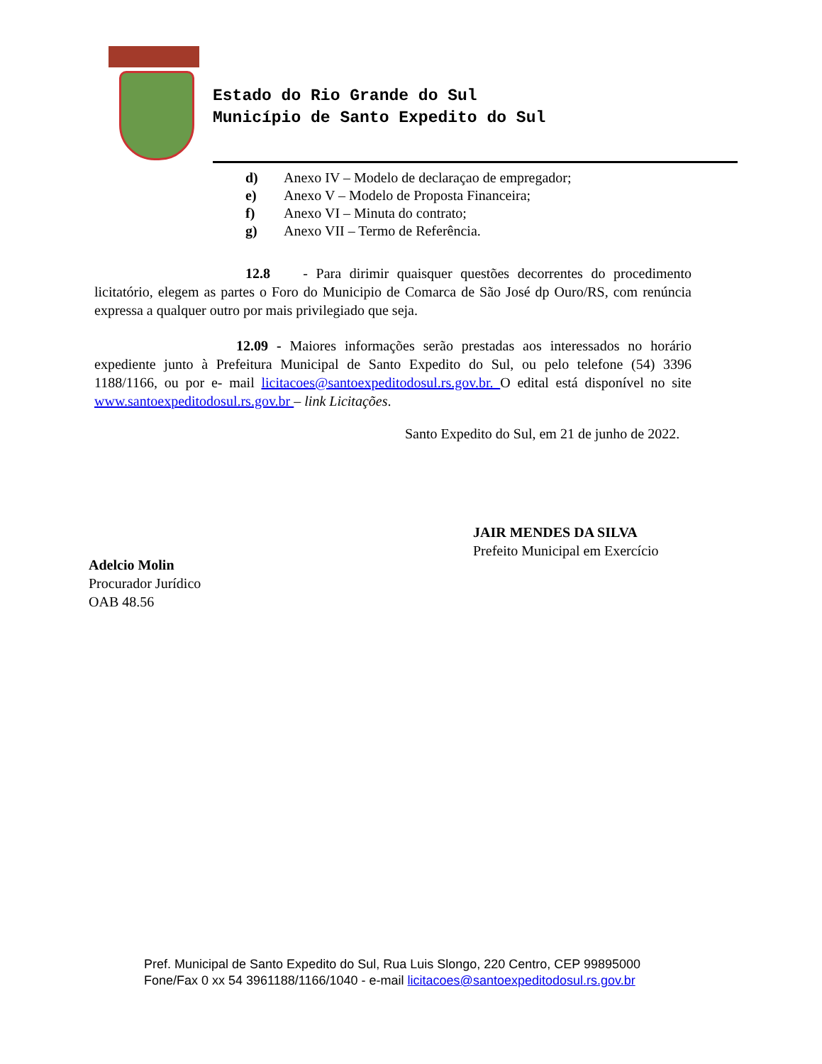Estado do Rio Grande do Sul
Município de Santo Expedito do Sul
d) Anexo IV – Modelo de declaraçao de empregador;
e) Anexo V – Modelo de Proposta Financeira;
f) Anexo VI – Minuta do contrato;
g) Anexo VII – Termo de Referência.
12.8 - Para dirimir quaisquer questões decorrentes do procedimento licitatório, elegem as partes o Foro do Municipio de Comarca de São José dp Ouro/RS, com renúncia expressa a qualquer outro por mais privilegiado que seja.
12.09 - Maiores informações serão prestadas aos interessados no horário expediente junto à Prefeitura Municipal de Santo Expedito do Sul, ou pelo telefone (54) 3396 1188/1166, ou por e- mail licitacoes@santoexpeditodosul.rs.gov.br. O edital está disponível no site www.santoexpeditodosul.rs.gov.br – link Licitações.
Santo Expedito do Sul, em 21 de junho de 2022.
JAIR MENDES DA SILVA
Prefeito Municipal em Exercício
Adelcio Molin
Procurador Jurídico
OAB 48.56
Pref. Municipal de Santo Expedito do Sul, Rua Luis Slongo, 220 Centro, CEP 99895000
Fone/Fax 0 xx 54 3961188/1166/1040 - e-mail licitacoes@santoexpeditodosul.rs.gov.br